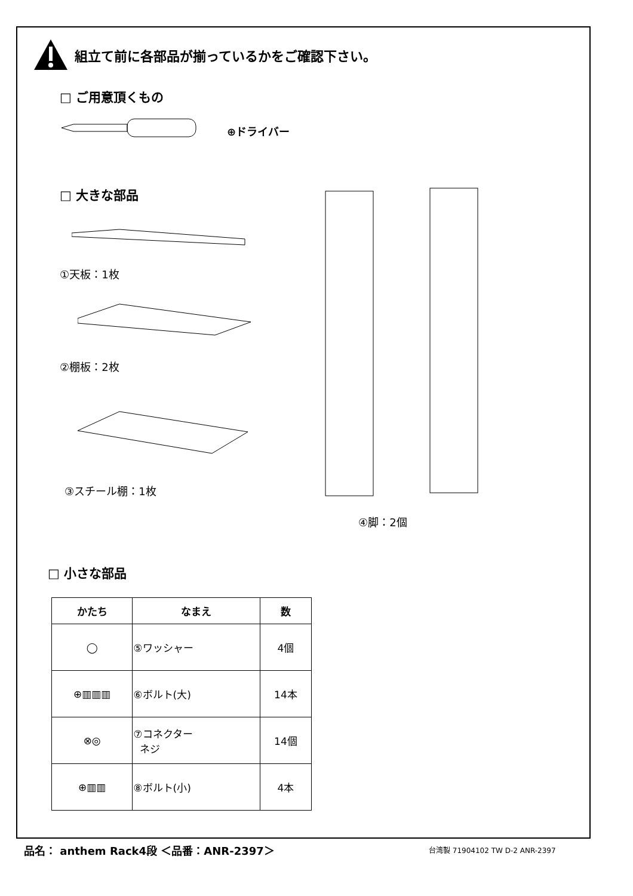組立て前に各部品が揃っているかをご確認下さい。
□ ご用意頂くもの
⊕ドライバー
□ 大きな部品
①天板：1枚
②棚板：2枚
③スチール棚：1枚
④脚：2個
□ 小さな部品
| かたち | なまえ | 数 |
| --- | --- | --- |
| ◯ | ⑤ワッシャー | 4個 |
| ⊕▥▥▥ | ⑥ボルト(大) | 14本 |
| ⊗◎ | ⑦コネクター ネジ | 14個 |
| ⊕▥▥ | ⑧ボルト(小) | 4本 |
品名： anthem Rack4段 ＜品番：ANR-2397＞
台湾製 71904102 TW D-2 ANR-2397